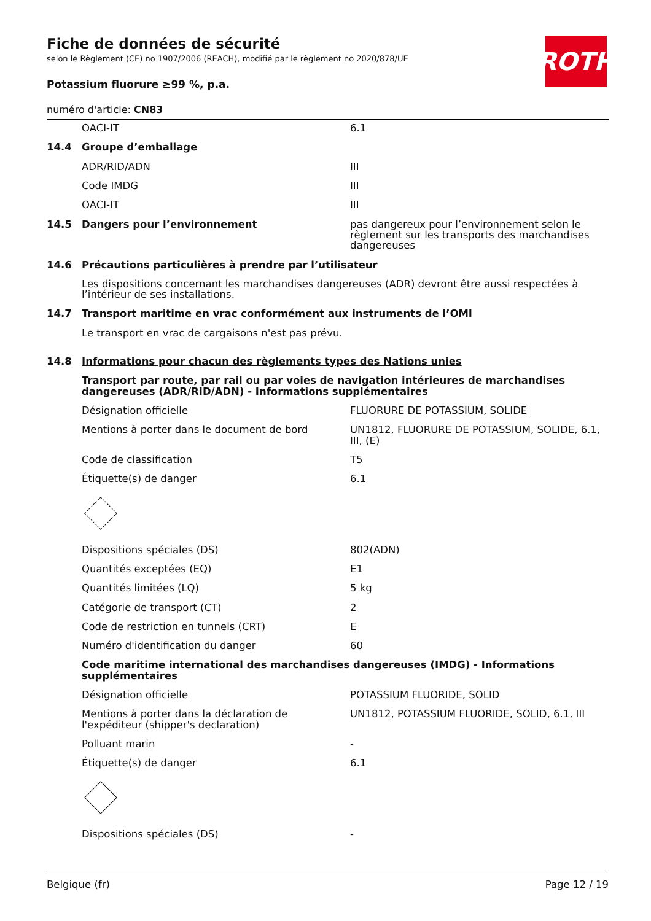ROTH
Fiche de données de sécurité
selon le Règlement (CE) no 1907/2006 (REACH), modifié par le règlement no 2020/878/UE
Potassium fluorure ≥99 %, p.a.
numéro d'article: CN83
| | OACI-IT | 6.1 |
| 14.4 | Groupe d’emballage | |
| | ADR/RID/ADN | III |
| | Code IMDG | III |
| | OACI-IT | III |
| 14.5 | Dangers pour l’environnement | pas dangereux pour l’environnement selon le règlement sur les transports des marchandises dangereuses |
| 14.6 | Précautions particulières à prendre par l’utilisateur | |
| | Les dispositions concernant les marchandises dangereuses (ADR) devront être aussi respectées à l’intérieur de ses installations. | |
| 14.7 | Transport maritime en vrac conformément aux instruments de l’OMI | |
| | Le transport en vrac de cargaisons n'est pas prévu. | |
| 14.8 | Informations pour chacun des règlements types des Nations unies | |
| | Transport par route, par rail ou par voies de navigation intérieures de marchandises dangereuses (ADR/RID/ADN) - Informations supplémentaires | |
| | Désignation officielle | FLUORURE DE POTASSIUM, SOLIDE |
| | Mentions à porter dans le document de bord | UN1812, FLUORURE DE POTASSIUM, SOLIDE, 6.1, III, (E) |
| | Code de classification | T5 |
| | Étiquette(s) de danger | 6.1 |
| | Dispositions spéciales (DS) | 802(ADN) |
| | Quantités exceptées (EQ) | E1 |
| | Quantités limitées (LQ) | 5 kg |
| | Catégorie de transport (CT) | 2 |
| | Code de restriction en tunnels (CRT) | E |
| | Numéro d'identification du danger | 60 |
| | Code maritime international des marchandises dangereuses (IMDG) - Informations supplémentaires | |
| | Désignation officielle | POTASSIUM FLUORIDE, SOLID |
| | Mentions à porter dans la déclaration de l'expéditeur (shipper's declaration) | UN1812, POTASSIUM FLUORIDE, SOLID, 6.1, III |
| | Polluant marin | - |
| | Étiquette(s) de danger | 6.1 |
| | Dispositions spéciales (DS) | - |
Belgique (fr) Page 12 / 19